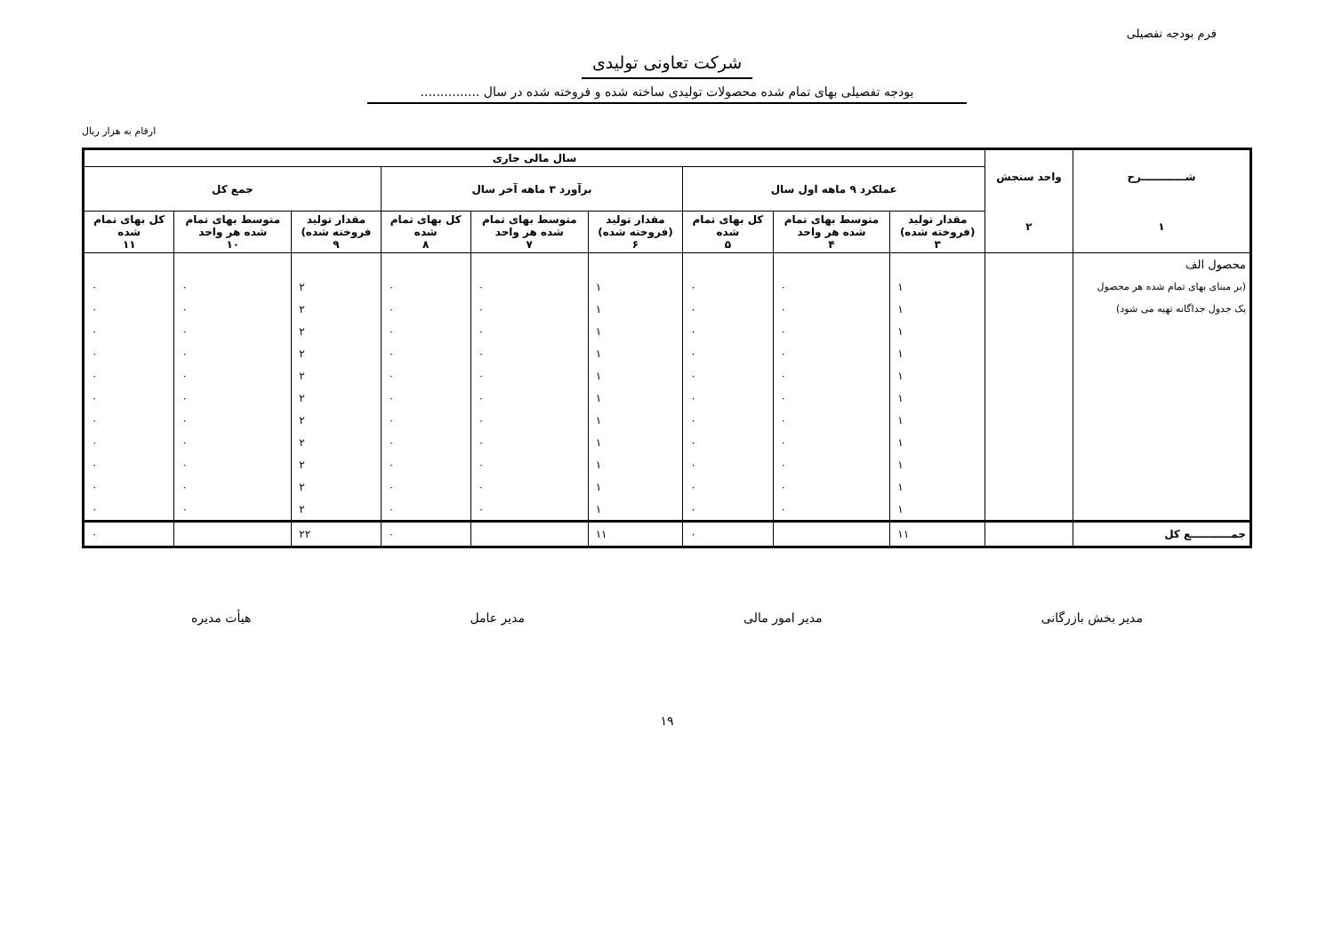فرم بودجه تفصیلی
شرکت تعاونی تولیدی
بودجه تفصیلی بهای تمام شده محصولات تولیدی ساخته شده و فروخته شده در سال ...............
ارقام به هزار ریال
| شــــــــــــرح ۱ | واحد سنجش ۲ | سال مالی جاری | | | | | | | | |
| --- | --- | --- | --- | --- | --- | --- | --- | --- | --- | --- |
| | | عملکرد ۹ ماهه اول سال | | | برآورد ۳ ماهه آخر سال | | | جمع کل | | |
| | | مقدار تولید (فروخته شده) ۳ | متوسط بهای تمام شده هر واحد ۴ | کل بهای تمام شده ۵ | مقدار تولید (فروخته شده) ۶ | متوسط بهای تمام شده هر واحد ۷ | کل بهای تمام شده ۸ | مقدار تولید فروخته شده) ۹ | متوسط بهای تمام شده هر واحد ۱۰ | کل بهای تمام شده ۱۱ |
| محصول الف | | | | | | | | | | |
| (بر مبنای بهای تمام شده هر محصول | | ۱ | ۰ | ۰ | ۱ | ۰ | ۰ | ۲ | ۰ | ۰ |
| یک جدول جداگانه تهیه می شود) | | ۱ | ۰ | ۰ | ۱ | ۰ | ۰ | ۲ | ۰ | ۰ |
| | | ۱ | ۰ | ۰ | ۱ | ۰ | ۰ | ۲ | ۰ | ۰ |
| | | ۱ | ۰ | ۰ | ۱ | ۰ | ۰ | ۲ | ۰ | ۰ |
| | | ۱ | ۰ | ۰ | ۱ | ۰ | ۰ | ۲ | ۰ | ۰ |
| | | ۱ | ۰ | ۰ | ۱ | ۰ | ۰ | ۲ | ۰ | ۰ |
| | | ۱ | ۰ | ۰ | ۱ | ۰ | ۰ | ۲ | ۰ | ۰ |
| | | ۱ | ۰ | ۰ | ۱ | ۰ | ۰ | ۲ | ۰ | ۰ |
| | | ۱ | ۰ | ۰ | ۱ | ۰ | ۰ | ۲ | ۰ | ۰ |
| | | ۱ | ۰ | ۰ | ۱ | ۰ | ۰ | ۲ | ۰ | ۰ |
| | | ۱ | ۰ | ۰ | ۱ | ۰ | ۰ | ۲ | ۰ | ۰ |
| جمـــــــــــع کل | | ۱۱ | | ۰ | ۱۱ | | ۰ | ۲۲ | | ۰ |
مدیر بخش بازرگانی مدیر امور مالی مدیر عامل هیأت مدیره
۱۹